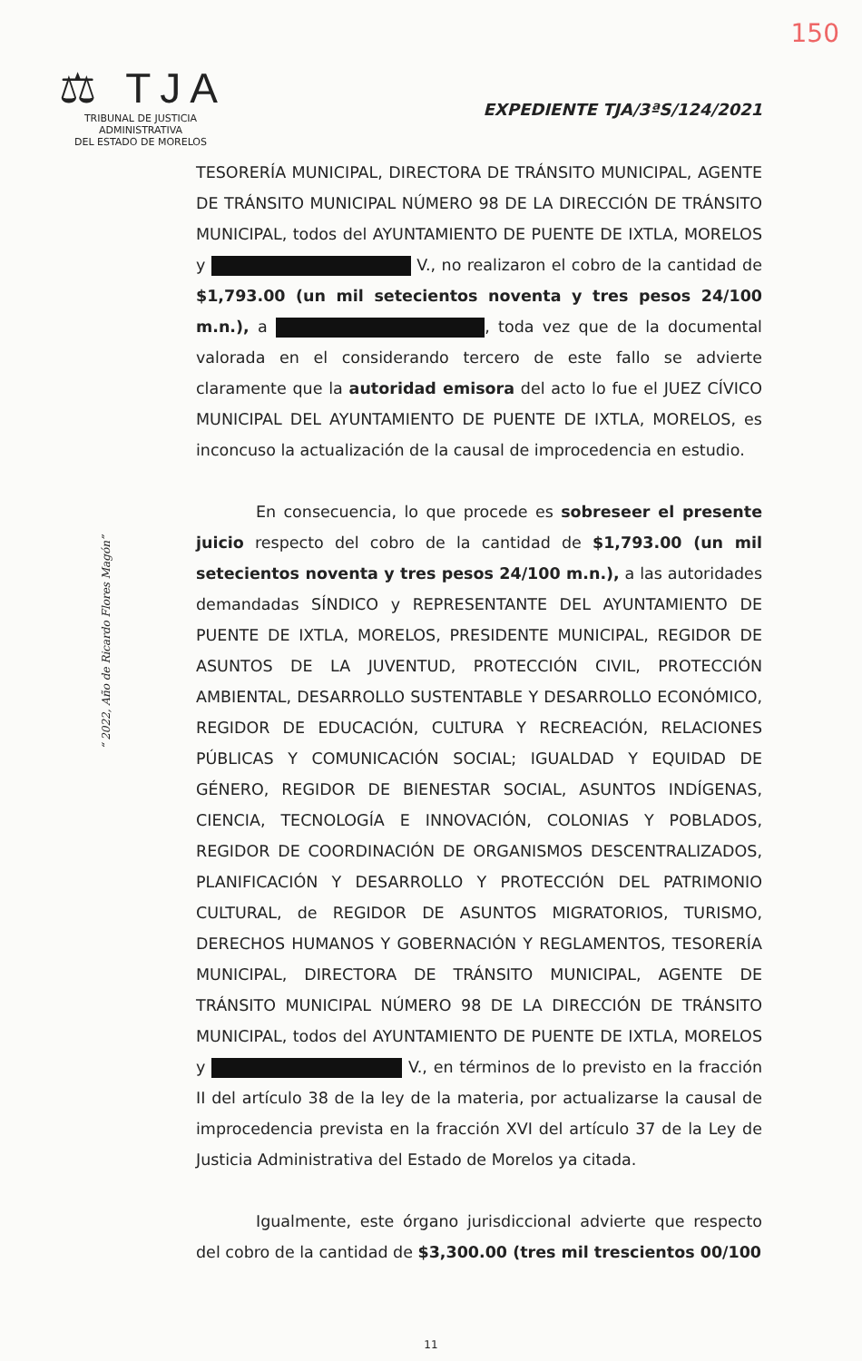150
⚖ TJA
TRIBUNAL DE JUSTICIA ADMINISTRATIVA
DEL ESTADO DE MORELOS
EXPEDIENTE TJA/3ªS/124/2021
TESORERÍA MUNICIPAL, DIRECTORA DE TRÁNSITO MUNICIPAL, AGENTE DE TRÁNSITO MUNICIPAL NÚMERO 98 DE LA DIRECCIÓN DE TRÁNSITO MUNICIPAL, todos del AYUNTAMIENTO DE PUENTE DE IXTLA, MORELOS y V., no realizaron el cobro de la cantidad de $1,793.00 (un mil setecientos noventa y tres pesos 24/100 m.n.), a , toda vez que de la documental valorada en el considerando tercero de este fallo se advierte claramente que la autoridad emisora del acto lo fue el JUEZ CÍVICO MUNICIPAL DEL AYUNTAMIENTO DE PUENTE DE IXTLA, MORELOS, es inconcuso la actualización de la causal de improcedencia en estudio.
En consecuencia, lo que procede es sobreseer el presente juicio respecto del cobro de la cantidad de $1,793.00 (un mil setecientos noventa y tres pesos 24/100 m.n.), a las autoridades demandadas SÍNDICO y REPRESENTANTE DEL AYUNTAMIENTO DE PUENTE DE IXTLA, MORELOS, PRESIDENTE MUNICIPAL, REGIDOR DE ASUNTOS DE LA JUVENTUD, PROTECCIÓN CIVIL, PROTECCIÓN AMBIENTAL, DESARROLLO SUSTENTABLE Y DESARROLLO ECONÓMICO, REGIDOR DE EDUCACIÓN, CULTURA Y RECREACIÓN, RELACIONES PÚBLICAS Y COMUNICACIÓN SOCIAL; IGUALDAD Y EQUIDAD DE GÉNERO, REGIDOR DE BIENESTAR SOCIAL, ASUNTOS INDÍGENAS, CIENCIA, TECNOLOGÍA E INNOVACIÓN, COLONIAS Y POBLADOS, REGIDOR DE COORDINACIÓN DE ORGANISMOS DESCENTRALIZADOS, PLANIFICACIÓN Y DESARROLLO Y PROTECCIÓN DEL PATRIMONIO CULTURAL, de REGIDOR DE ASUNTOS MIGRATORIOS, TURISMO, DERECHOS HUMANOS Y GOBERNACIÓN Y REGLAMENTOS, TESORERÍA MUNICIPAL, DIRECTORA DE TRÁNSITO MUNICIPAL, AGENTE DE TRÁNSITO MUNICIPAL NÚMERO 98 DE LA DIRECCIÓN DE TRÁNSITO MUNICIPAL, todos del AYUNTAMIENTO DE PUENTE DE IXTLA, MORELOS y V., en términos de lo previsto en la fracción II del artículo 38 de la ley de la materia, por actualizarse la causal de improcedencia prevista en la fracción XVI del artículo 37 de la Ley de Justicia Administrativa del Estado de Morelos ya citada.
Igualmente, este órgano jurisdiccional advierte que respecto del cobro de la cantidad de $3,300.00 (tres mil trescientos 00/100
“ 2022, Año de Ricardo Flores Magón”
11